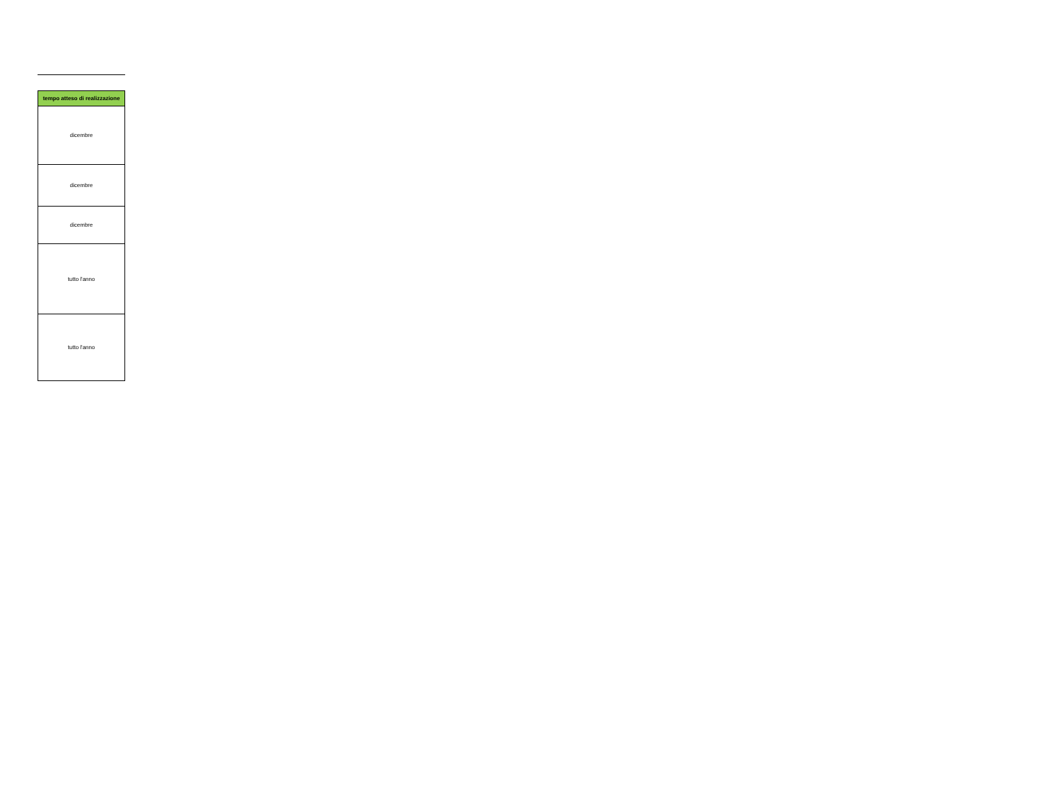| tempo atteso di realizzazione |
| --- |
| dicembre |
| dicembre |
| dicembre |
| tutto l'anno |
| tutto l'anno |